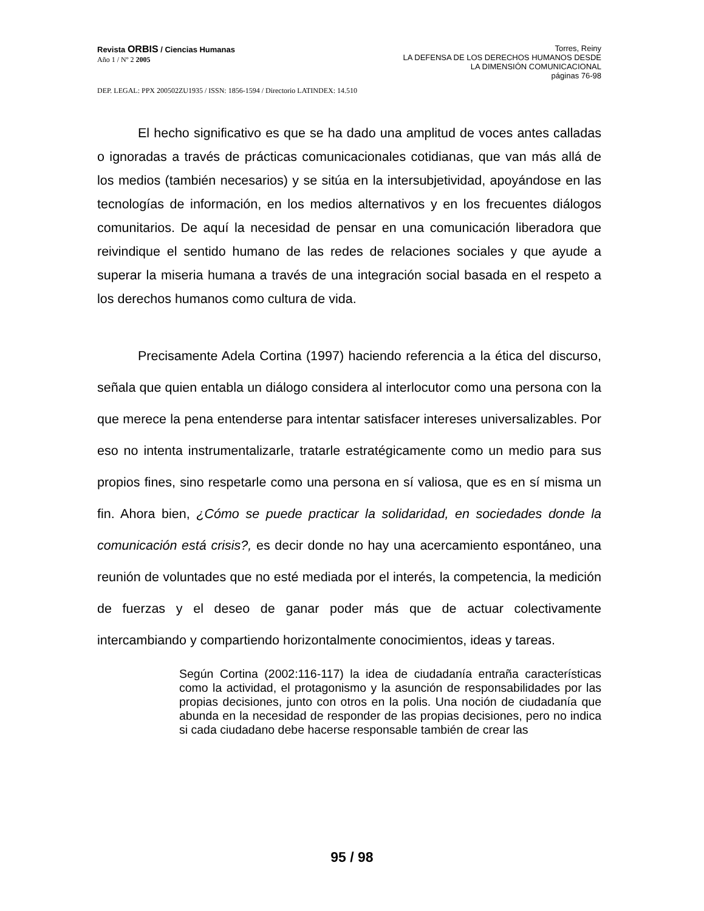Revista ORBIS / Ciencias Humanas
Año 1 / Nº 2 2005
Torres, Reiny
LA DEFENSA DE LOS DERECHOS HUMANOS DESDE
LA DIMENSIÓN COMUNICACIONAL
páginas 76-98
DEP. LEGAL: PPX 200502ZU1935 / ISSN: 1856-1594 / Directorio LATINDEX: 14.510
El hecho significativo es que se ha dado una amplitud de voces antes calladas o ignoradas a través de prácticas comunicacionales cotidianas, que van más allá de los medios (también necesarios) y se sitúa en la intersubjetividad, apoyándose en las tecnologías de información, en los medios alternativos y en los frecuentes diálogos comunitarios. De aquí la necesidad de pensar en una comunicación liberadora que reivindique el sentido humano de las redes de relaciones sociales y que ayude a superar la miseria humana a través de una integración social basada en el respeto a los derechos humanos como cultura de vida.
Precisamente Adela Cortina (1997) haciendo referencia a la ética del discurso, señala que quien entabla un diálogo considera al interlocutor como una persona con la que merece la pena entenderse para intentar satisfacer intereses universalizables. Por eso no intenta instrumentalizarle, tratarle estratégicamente como un medio para sus propios fines, sino respetarle como una persona en sí valiosa, que es en sí misma un fin. Ahora bien, ¿Cómo se puede practicar la solidaridad, en sociedades donde la comunicación está crisis?, es decir donde no hay una acercamiento espontáneo, una reunión de voluntades que no esté mediada por el interés, la competencia, la medición de fuerzas y el deseo de ganar poder más que de actuar colectivamente intercambiando y compartiendo horizontalmente conocimientos, ideas y tareas.
Según Cortina (2002:116-117) la idea de ciudadanía entraña características como la actividad, el protagonismo y la asunción de responsabilidades por las propias decisiones, junto con otros en la polis. Una noción de ciudadanía que abunda en la necesidad de responder de las propias decisiones, pero no indica si cada ciudadano debe hacerse responsable también de crear las
95 / 98